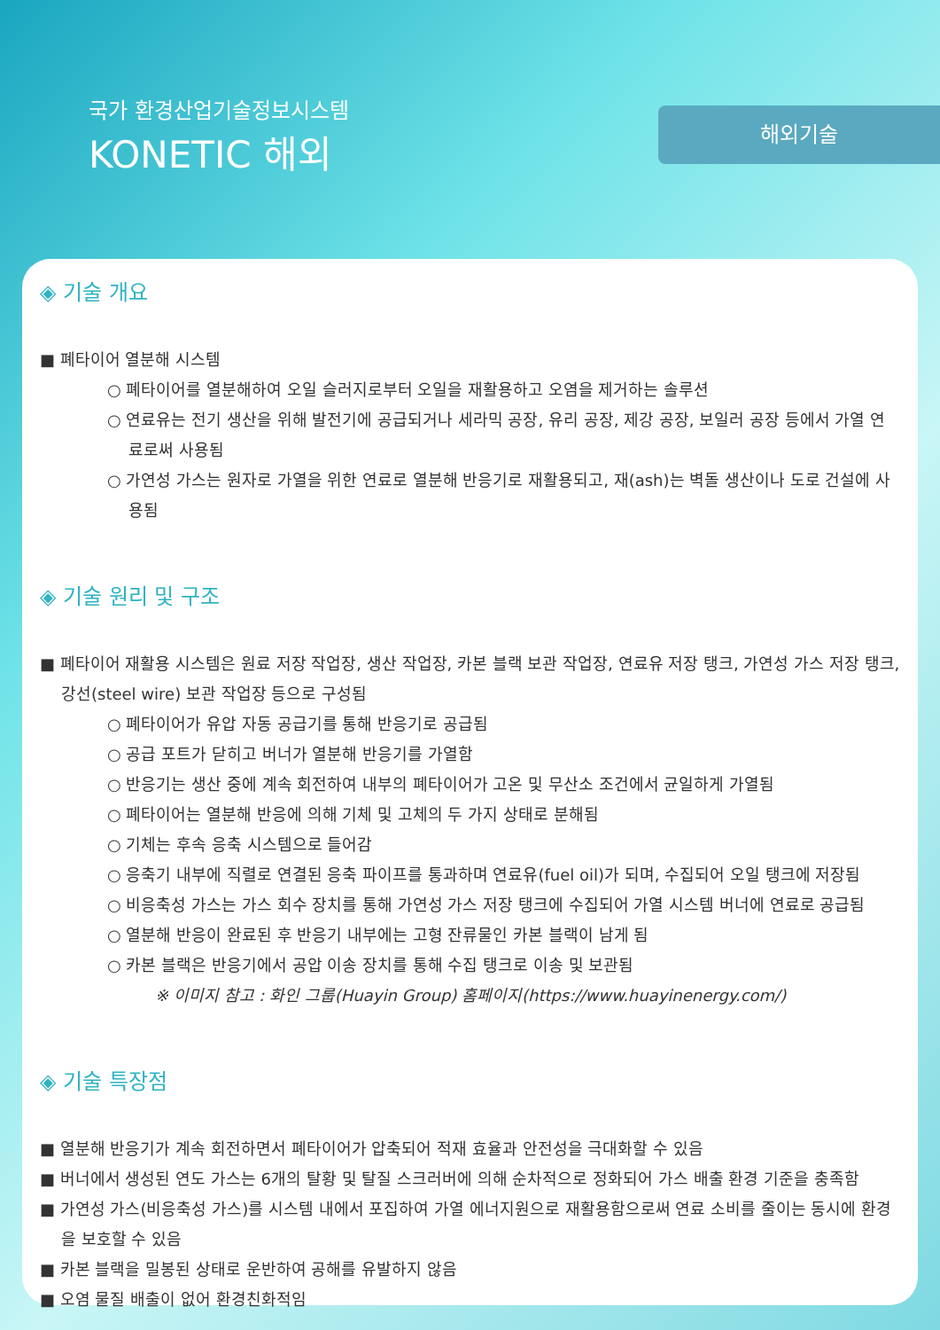국가 환경산업기술정보시스템
KONETIC 해외
해외기술
◈ 기술 개요
■ 폐타이어 열분해 시스템
○ 폐타이어를 열분해하여 오일 슬러지로부터 오일을 재활용하고 오염을 제거하는 솔루션
○ 연료유는 전기 생산을 위해 발전기에 공급되거나 세라믹 공장, 유리 공장, 제강 공장, 보일러 공장 등에서 가열 연료로써 사용됨
○ 가연성 가스는 원자로 가열을 위한 연료로 열분해 반응기로 재활용되고, 재(ash)는 벽돌 생산이나 도로 건설에 사용됨
◈ 기술 원리 및 구조
■ 폐타이어 재활용 시스템은 원료 저장 작업장, 생산 작업장, 카본 블랙 보관 작업장, 연료유 저장 탱크, 가연성 가스 저장 탱크, 강선(steel wire) 보관 작업장 등으로 구성됨
○ 폐타이어가 유압 자동 공급기를 통해 반응기로 공급됨
○ 공급 포트가 닫히고 버너가 열분해 반응기를 가열함
○ 반응기는 생산 중에 계속 회전하여 내부의 폐타이어가 고온 및 무산소 조건에서 균일하게 가열됨
○ 폐타이어는 열분해 반응에 의해 기체 및 고체의 두 가지 상태로 분해됨
○ 기체는 후속 응축 시스템으로 들어감
○ 응축기 내부에 직렬로 연결된 응축 파이프를 통과하며 연료유(fuel oil)가 되며, 수집되어 오일 탱크에 저장됨
○ 비응축성 가스는 가스 회수 장치를 통해 가연성 가스 저장 탱크에 수집되어 가열 시스템 버너에 연료로 공급됨
○ 열분해 반응이 완료된 후 반응기 내부에는 고형 잔류물인 카본 블랙이 남게 됨
○ 카본 블랙은 반응기에서 공압 이송 장치를 통해 수집 탱크로 이송 및 보관됨
※ 이미지 참고 : 화인 그룹(Huayin Group) 홈페이지(https://www.huayinenergy.com/)
◈ 기술 특장점
■ 열분해 반응기가 계속 회전하면서 폐타이어가 압축되어 적재 효율과 안전성을 극대화할 수 있음
■ 버너에서 생성된 연도 가스는 6개의 탈황 및 탈질 스크러버에 의해 순차적으로 정화되어 가스 배출 환경 기준을 충족함
■ 가연성 가스(비응축성 가스)를 시스템 내에서 포집하여 가열 에너지원으로 재활용함으로써 연료 소비를 줄이는 동시에 환경을 보호할 수 있음
■ 카본 블랙을 밀봉된 상태로 운반하여 공해를 유발하지 않음
■ 오염 물질 배출이 없어 환경친화적임